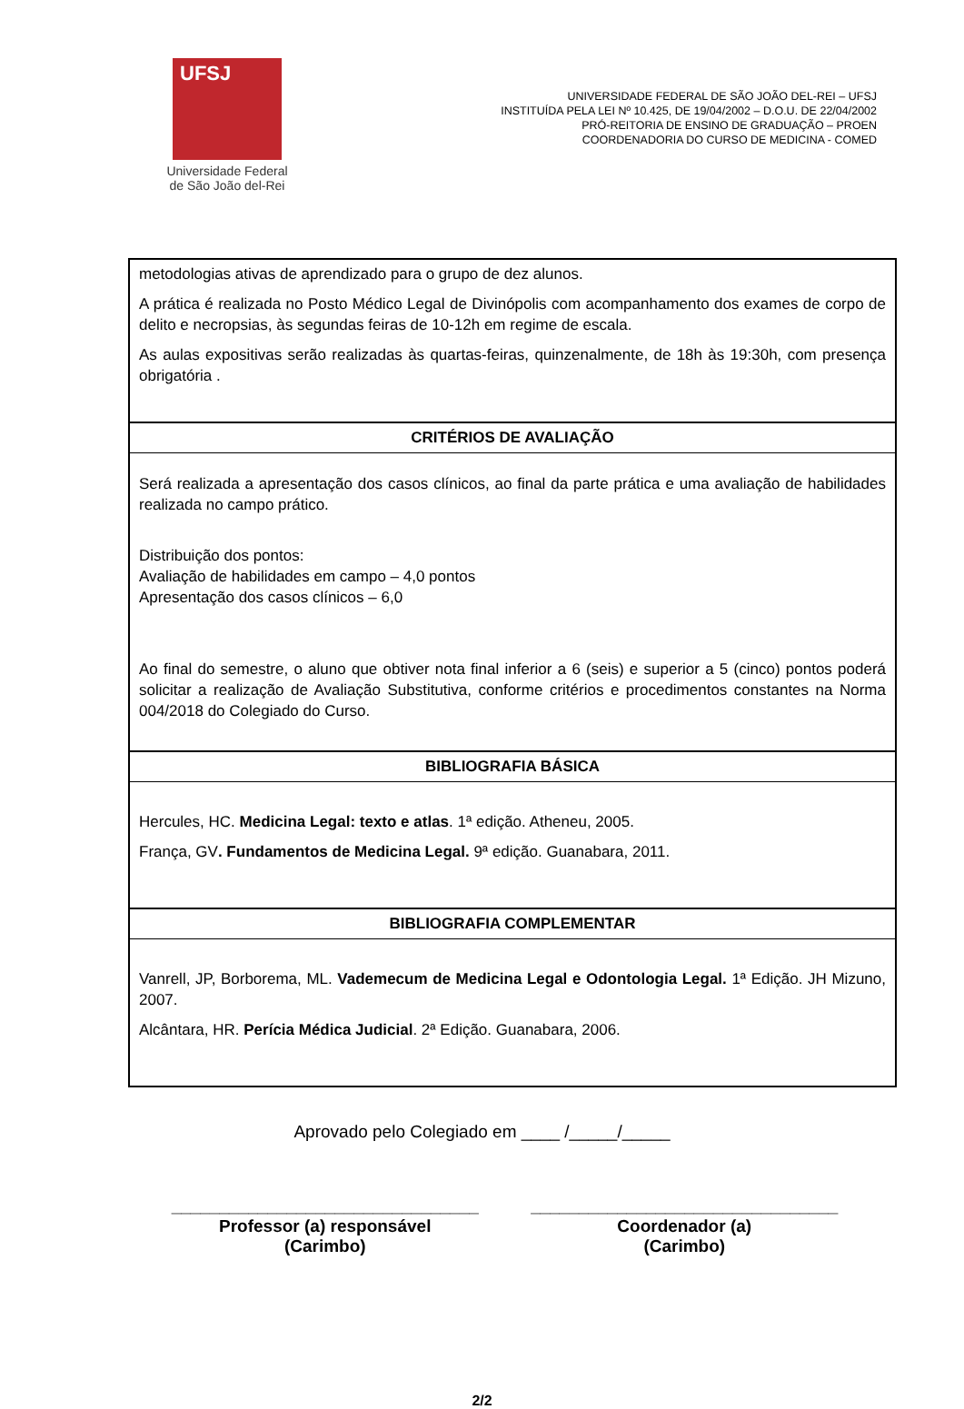UFSJ
Universidade Federal
de São João del-Rei
UNIVERSIDADE FEDERAL DE SÃO JOÃO DEL-REI – UFSJ
INSTITUÍDA PELA LEI Nº 10.425, DE 19/04/2002 – D.O.U. DE 22/04/2002
PRÓ-REITORIA DE ENSINO DE GRADUAÇÃO – PROEN
COORDENADORIA DO CURSO DE MEDICINA - COMED
| metodologias ativas de aprendizado para o grupo de dez alunos. A prática é realizada no Posto Médico Legal de Divinópolis com acompanhamento dos exames de corpo de delito e necropsias, às segundas feiras de 10-12h em regime de escala. As aulas expositivas serão realizadas às quartas-feiras, quinzenalmente, de 18h às 19:30h, com presença obrigatória . |
| CRITÉRIOS DE AVALIAÇÃO |
| Será realizada a apresentação dos casos clínicos, ao final da parte prática e uma avaliação de habilidades realizada no campo prático. Distribuição dos pontos: Avaliação de habilidades em campo – 4,0 pontos Apresentação dos casos clínicos – 6,0 Ao final do semestre, o aluno que obtiver nota final inferior a 6 (seis) e superior a 5 (cinco) pontos poderá solicitar a realização de Avaliação Substitutiva, conforme critérios e procedimentos constantes na Norma 004/2018 do Colegiado do Curso. |
| BIBLIOGRAFIA BÁSICA |
| Hercules, HC. Medicina Legal: texto e atlas . 1ª edição. Atheneu, 2005. França, GV . Fundamentos de Medicina Legal. 9ª edição. Guanabara, 2011. |
| BIBLIOGRAFIA COMPLEMENTAR |
| Vanrell, JP, Borborema, ML. Vademecum de Medicina Legal e Odontologia Legal. 1ª Edição. JH Mizuno, 2007. Alcântara, HR. Perícia Médica Judicial . 2ª Edição. Guanabara, 2006. |
Aprovado pelo Colegiado em ____ /_____/_____
________________________________
Professor (a) responsável
(Carimbo)
________________________________
Coordenador (a)
(Carimbo)
2/2